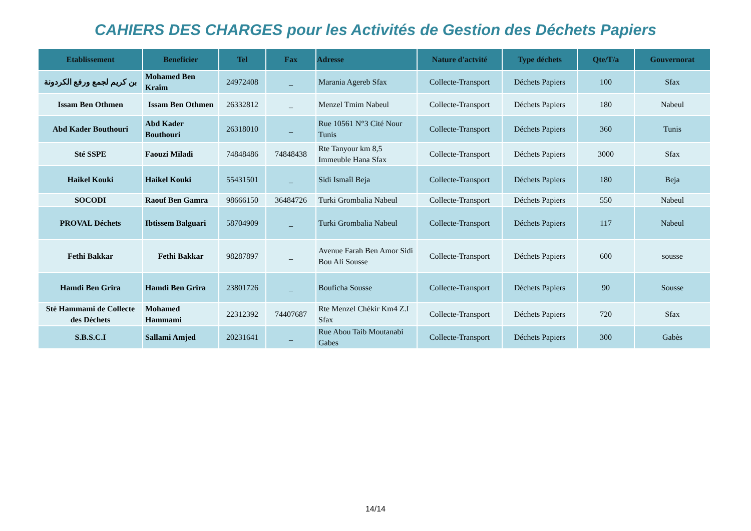CAHIERS DES CHARGES pour les Activités de Gestion des Déchets Papiers
| Etablissement | Beneficier | Tel | Fax | Adresse | Nature d'actvité | Type déchets | Qte/T/a | Gouvernorat |
| --- | --- | --- | --- | --- | --- | --- | --- | --- |
| بن كريم لجمع ورفع الكردونة | Mohamed Ben Kraîm | 24972408 | _ | Marania Agereb Sfax | Collecte-Transport | Déchets Papiers | 100 | Sfax |
| Issam Ben Othmen | Issam Ben Othmen | 26332812 | _ | Menzel Tmim Nabeul | Collecte-Transport | Déchets Papiers | 180 | Nabeul |
| Abd Kader Bouthouri | Abd Kader Bouthouri | 26318010 | _ | Rue 10561 N°3 Cité Nour Tunis | Collecte-Transport | Déchets Papiers | 360 | Tunis |
| Sté SSPE | Faouzi Miladi | 74848486 | 74848438 | Rte Tanyour km 8,5 Immeuble Hana Sfax | Collecte-Transport | Déchets Papiers | 3000 | Sfax |
| Haikel Kouki | Haikel Kouki | 55431501 | _ | Sidi Ismaîl Beja | Collecte-Transport | Déchets Papiers | 180 | Beja |
| SOCODI | Raouf Ben Gamra | 98666150 | 36484726 | Turki Grombalia Nabeul | Collecte-Transport | Déchets Papiers | 550 | Nabeul |
| PROVAL Déchets | Ibtissem Balguari | 58704909 | _ | Turki Grombalia Nabeul | Collecte-Transport | Déchets Papiers | 117 | Nabeul |
| Fethi Bakkar | Fethi Bakkar | 98287897 | _ | Avenue Farah Ben Amor Sidi Bou Ali Sousse | Collecte-Transport | Déchets Papiers | 600 | sousse |
| Hamdi Ben Grira | Hamdi Ben Grira | 23801726 | _ | Bouficha Sousse | Collecte-Transport | Déchets Papiers | 90 | Sousse |
| Sté Hammami de Collecte des Déchets | Mohamed Hammami | 22312392 | 74407687 | Rte Menzel Chékir Km4 Z.I Sfax | Collecte-Transport | Déchets Papiers | 720 | Sfax |
| S.B.S.C.I | Sallami Amjed | 20231641 | _ | Rue Abou Taib Moutanabi Gabes | Collecte-Transport | Déchets Papiers | 300 | Gabès |
14/14